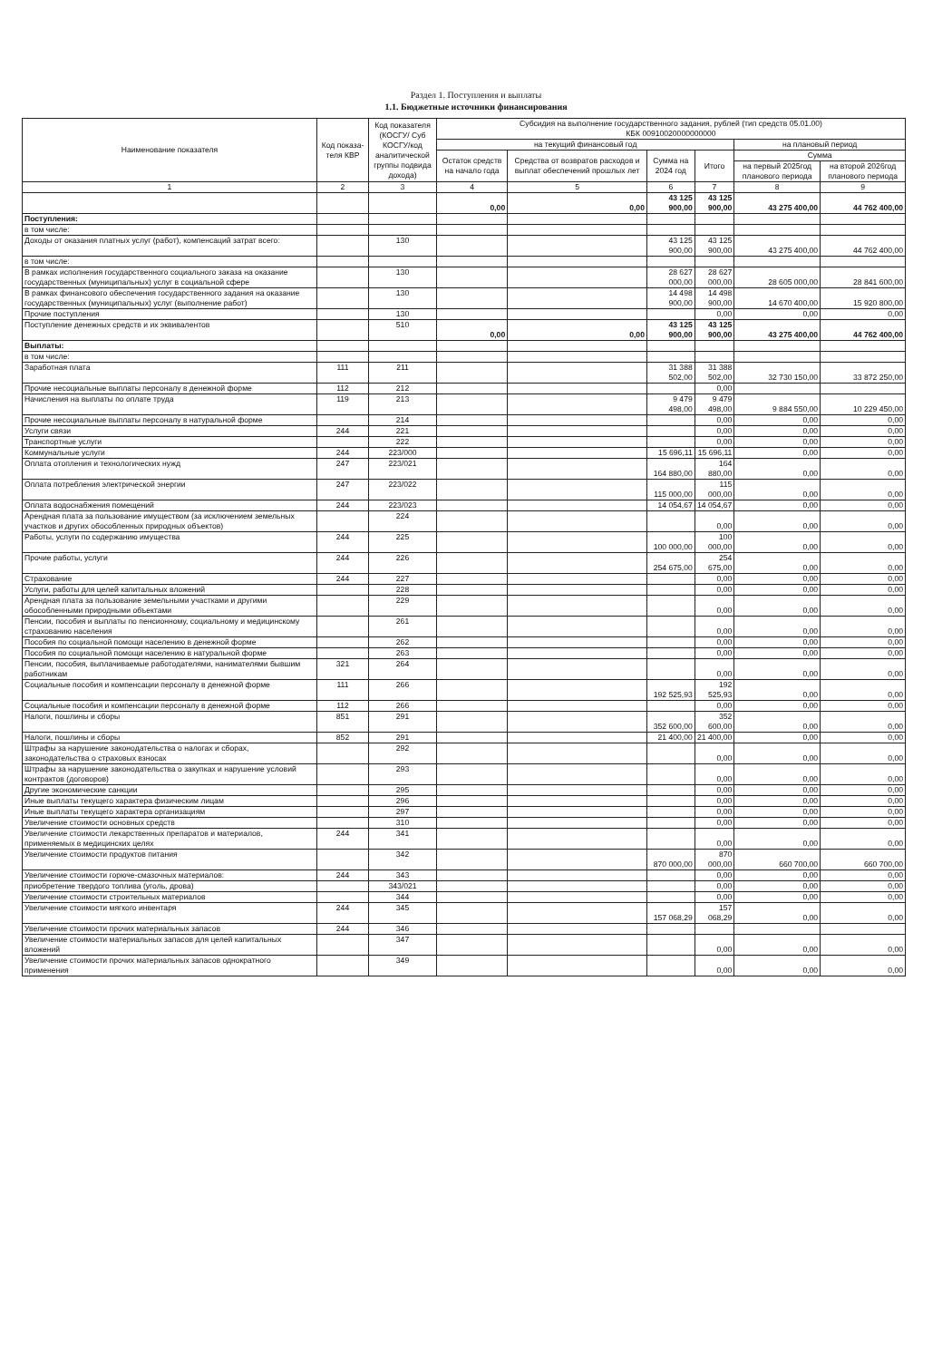Раздел 1. Поступления и выплаты
1.1. Бюджетные источники финансирования
| Наименование показателя | Код показа-теля КВР | Код показателя (КОСГУ/ Суб КОСГУ/код аналитической группы подвида дохода) | Субсидия на выполнение государственного задания, рублей (тип средств 05.01.00) КБК 00910020000000000 | | | | | |
| --- | --- | --- | --- | --- | --- | --- | --- | --- |
| | | | на текущий финансовый год | | | | на плановый период | |
| | | | Остаток средств на начало года | Средства от возвратов расходов и выплат обеспечений прошлых лет | Сумма на 2024 год | Итого | Сумма | |
| | | | | | | | на первый 2025год планового периода | на второй 2026год планового периода |
| 1 | 2 | 3 | 4 | 5 | 6 | 7 | 8 | 9 |
| | | | 0,00 | 0,00 | 43 125 900,00 | 43 125 900,00 | 43 275 400,00 | 44 762 400,00 |
| Поступления: | | | | | | | | |
| в том числе: | | | | | | | | |
| Доходы от оказания платных услуг (работ), компенсаций затрат всего: | | 130 | | | 43 125 900,00 | 43 125 900,00 | 43 275 400,00 | 44 762 400,00 |
| в том числе: | | | | | | | | |
| В рамках исполнения государственного социального заказа на оказание государственных (муниципальных) услуг в социальной сфере | | 130 | | | 28 627 000,00 | 28 627 000,00 | 28 605 000,00 | 28 841 600,00 |
| В рамках финансового обеспечения государственного задания на оказание государственных (муниципальных) услуг (выполнение работ) | | 130 | | | 14 498 900,00 | 14 498 900,00 | 14 670 400,00 | 15 920 800,00 |
| Прочие поступления | | 130 | | | | 0,00 | 0,00 | 0,00 |
| Поступление денежных средств и их эквивалентов | | 510 | 0,00 | 0,00 | 43 125 900,00 | 43 125 900,00 | 43 275 400,00 | 44 762 400,00 |
| Выплаты: | | | | | | | | |
| в том числе: | | | | | | | | |
| Заработная плата | 111 | 211 | | | 31 388 502,00 | 31 388 502,00 | 32 730 150,00 | 33 872 250,00 |
| Прочие несоциальные выплаты персоналу в денежной форме | 112 | 212 | | | | 0,00 | | |
| Начисления на выплаты по оплате труда | 119 | 213 | | | 9 479 498,00 | 9 479 498,00 | 9 884 550,00 | 10 229 450,00 |
| Прочие несоциальные выплаты персоналу в натуральной форме | | 214 | | | | 0,00 | 0,00 | 0,00 |
| Услуги связи | 244 | 221 | | | | 0,00 | 0,00 | 0,00 |
| Транспортные услуги | | 222 | | | | 0,00 | 0,00 | 0,00 |
| Коммунальные услуги | 244 | 223/000 | | | 15 696,11 | 15 696,11 | 0,00 | 0,00 |
| Оплата отопления и технологических нужд | 247 | 223/021 | | | 164 880,00 | 164 880,00 | 0,00 | 0,00 |
| Оплата потребления электрической энергии | 247 | 223/022 | | | 115 000,00 | 115 000,00 | 0,00 | 0,00 |
| Оплата водоснабжения помещений | 244 | 223/023 | | | 14 054,67 | 14 054,67 | 0,00 | 0,00 |
| Арендная плата за пользование имуществом (за исключением земельных участков и других обособленных природных объектов) | | 224 | | | | 0,00 | 0,00 | 0,00 |
| Работы, услуги по содержанию имущества | 244 | 225 | | | 100 000,00 | 100 000,00 | 0,00 | 0,00 |
| Прочие работы, услуги | 244 | 226 | | | 254 675,00 | 254 675,00 | 0,00 | 0,00 |
| Страхование | 244 | 227 | | | | 0,00 | 0,00 | 0,00 |
| Услуги, работы для целей капитальных вложений | | 228 | | | | 0,00 | 0,00 | 0,00 |
| Арендная плата за пользование земельными участками и другими обособленными природными объектами | | 229 | | | | 0,00 | 0,00 | 0,00 |
| Пенсии, пособия и выплаты по пенсионному, социальному и медицинскому страхованию населения | | 261 | | | | 0,00 | 0,00 | 0,00 |
| Пособия по социальной помощи населению в денежной форме | | 262 | | | | 0,00 | 0,00 | 0,00 |
| Пособия по социальной помощи населению в натуральной форме | | 263 | | | | 0,00 | 0,00 | 0,00 |
| Пенсии, пособия, выплачиваемые работодателями, нанимателями бывшим работникам | 321 | 264 | | | | 0,00 | 0,00 | 0,00 |
| Социальные пособия и компенсации персоналу в денежной форме | 111 | 266 | | | 192 525,93 | 192 525,93 | 0,00 | 0,00 |
| Социальные пособия и компенсации персоналу в денежной форме | 112 | 266 | | | | 0,00 | 0,00 | 0,00 |
| Налоги, пошлины и сборы | 851 | 291 | | | 352 600,00 | 352 600,00 | 0,00 | 0,00 |
| Налоги, пошлины и сборы | 852 | 291 | | | 21 400,00 | 21 400,00 | 0,00 | 0,00 |
| Штрафы за нарушение законодательства о налогах и сборах, законодательства о страховых взносах | | 292 | | | | 0,00 | 0,00 | 0,00 |
| Штрафы за нарушение законодательства о закупках и нарушение условий контрактов (договоров) | | 293 | | | | 0,00 | 0,00 | 0,00 |
| Другие экономические санкции | | 295 | | | | 0,00 | 0,00 | 0,00 |
| Иные выплаты текущего характера физическим лицам | | 296 | | | | 0,00 | 0,00 | 0,00 |
| Иные выплаты текущего характера организациям | | 297 | | | | 0,00 | 0,00 | 0,00 |
| Увеличение стоимости основных средств | | 310 | | | | 0,00 | 0,00 | 0,00 |
| Увеличение стоимости лекарственных препаратов и материалов, применяемых в медицинских целях | 244 | 341 | | | | 0,00 | 0,00 | 0,00 |
| Увеличение стоимости продуктов питания | | 342 | | | 870 000,00 | 870 000,00 | 660 700,00 | 660 700,00 |
| Увеличение стоимости горюче-смазочных материалов: | 244 | 343 | | | | 0,00 | 0,00 | 0,00 |
| приобретение твердого топлива (уголь, дрова) | | 343/021 | | | | 0,00 | 0,00 | 0,00 |
| Увеличение стоимости строительных материалов | | 344 | | | | 0,00 | 0,00 | 0,00 |
| Увеличение стоимости мягкого инвентаря | 244 | 345 | | | 157 068,29 | 157 068,29 | 0,00 | 0,00 |
| Увеличение стоимости прочих материальных запасов | 244 | 346 | | | | | | |
| Увеличение стоимости материальных запасов для целей капитальных вложений | | 347 | | | | 0,00 | 0,00 | 0,00 |
| Увеличение стоимости прочих материальных запасов однократного применения | | 349 | | | | 0,00 | 0,00 | 0,00 |